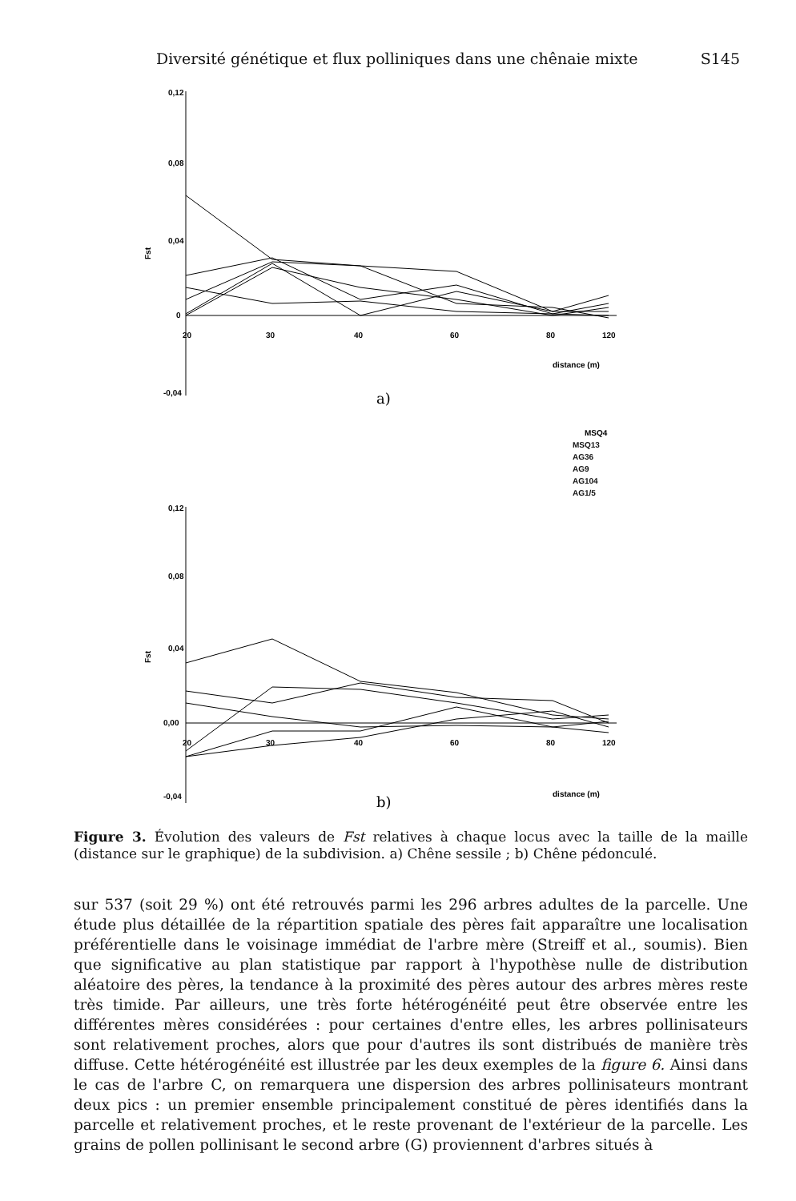Diversité génétique et flux polliniques dans une chênaie mixte S145
0,12
0,08
0,04
0
-0,04
20
30
40
60
80
120
distance (m)
Fst
a)
MSQ4
MSQ13
AG36
AG9
AG104
AG1/5
0,12
0,08
0,04
0,00
-0,04
20
30
40
60
80
120
distance (m)
Fst
b)
Figure 3. Évolution des valeurs de Fst relatives à chaque locus avec la taille de la maille (distance sur le graphique) de la subdivision. a) Chêne sessile ; b) Chêne pédonculé.
sur 537 (soit 29 %) ont été retrouvés parmi les 296 arbres adultes de la parcelle. Une étude plus détaillée de la répartition spatiale des pères fait apparaître une localisation préférentielle dans le voisinage immédiat de l'arbre mère (Streiff et al., soumis). Bien que significative au plan statistique par rapport à l'hypothèse nulle de distribution aléatoire des pères, la tendance à la proximité des pères autour des arbres mères reste très timide. Par ailleurs, une très forte hétérogénéité peut être observée entre les différentes mères considérées : pour certaines d'entre elles, les arbres pollinisateurs sont relativement proches, alors que pour d'autres ils sont distribués de manière très diffuse. Cette hétérogénéité est illustrée par les deux exemples de la figure 6. Ainsi dans le cas de l'arbre C, on remarquera une dispersion des arbres pollinisateurs montrant deux pics : un premier ensemble principalement constitué de pères identifiés dans la parcelle et relativement proches, et le reste provenant de l'extérieur de la parcelle. Les grains de pollen pollinisant le second arbre (G) proviennent d'arbres situés à